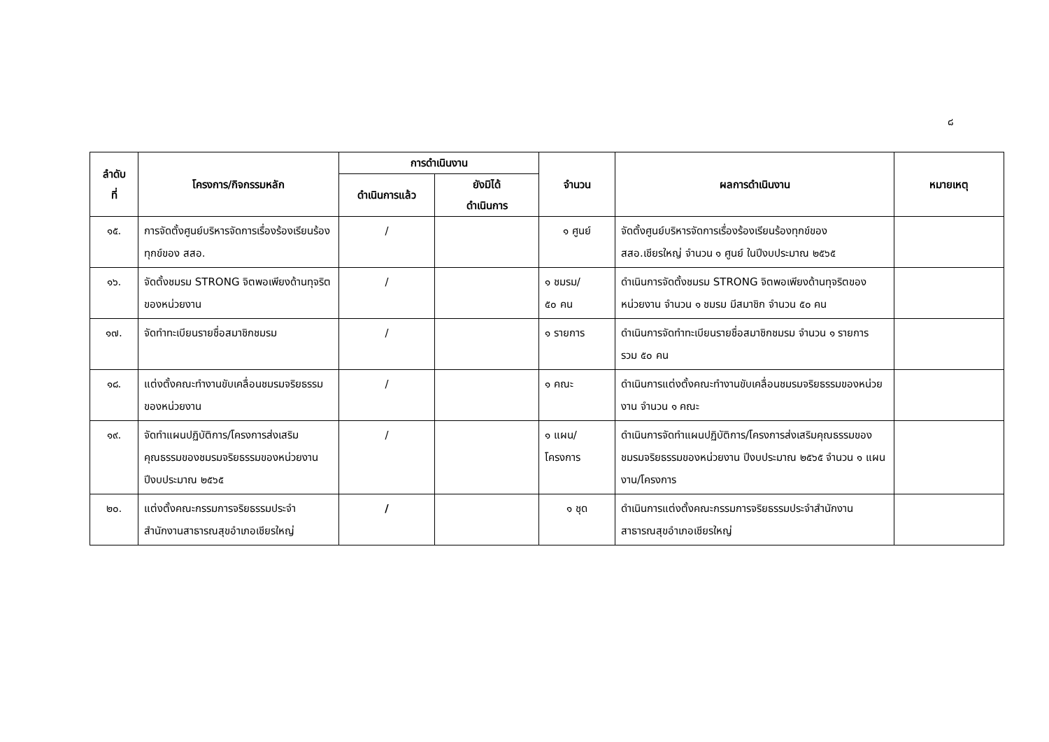๘
| ลำดับ ที่ | โครงการ/กิจกรรมหลัก | การดำเนินงาน | | จำนวน | ผลการดำเนินงาน | หมายเหตุ |
| --- | --- | --- | --- | --- | --- | --- |
| | | ดำเนินการแล้ว | ยังมิได้ ดำเนินการ | | | |
| ๑๕. | การจัดตั้งศูนย์บริหารจัดการเรื่องร้องเรียนร้องทุกข์ของ สสอ. | / | | ๑ ศูนย์ | จัดตั้งศูนย์บริหารจัดการเรื่องร้องเรียนร้องทุกข์ของ สสอ.เชียรใหญ่ จำนวน ๑ ศูนย์ ในปีงบประมาณ ๒๕๖๕ | |
| ๑๖. | จัดตั้งชมรม STRONG จิตพอเพียงด้านทุจริตของหน่วยงาน | / | | ๑ ชมรม/ ๕๐ คน | ดำเนินการจัดตั้งชมรม STRONG จิตพอเพียงด้านทุจริตของหน่วยงาน จำนวน ๑ ชมรม มีสมาชิก จำนวน ๕๐ คน | |
| ๑๗. | จัดทำทะเบียนรายชื่อสมาชิกชมรม | / | | ๑ รายการ | ดำเนินการจัดทำทะเบียนรายชื่อสมาชิกชมรม จำนวน ๑ รายการ รวม ๕๐ คน | |
| ๑๘. | แต่งตั้งคณะทำงานขับเคลื่อนชมรมจริยธรรมของหน่วยงาน | / | | ๑ คณะ | ดำเนินการแต่งตั้งคณะทำงานขับเคลื่อนชมรมจริยธรรมของหน่วยงาน จำนวน ๑ คณะ | |
| ๑๙. | จัดทำแผนปฏิบัติการ/โครงการส่งเสริมคุณธรรมของชมรมจริยธรรมของหน่วยงาน ปีงบประมาณ ๒๕๖๕ | / | | ๑ แผน/ โครงการ | ดำเนินการจัดทำแผนปฏิบัติการ/โครงการส่งเสริมคุณธรรมของชมรมจริยธรรมของหน่วยงาน ปีงบประมาณ ๒๕๖๕ จำนวน ๑ แผนงาน/โครงการ | |
| ๒๐. | แต่งตั้งคณะกรรมการจริยธรรมประจำสำนักงานสาธารณสุขอำเภอเชียรใหญ่ | / | | ๑ ชุด | ดำเนินการแต่งตั้งคณะกรรมการจริยธรรมประจำสำนักงานสาธารณสุขอำเภอเชียรใหญ่ | |